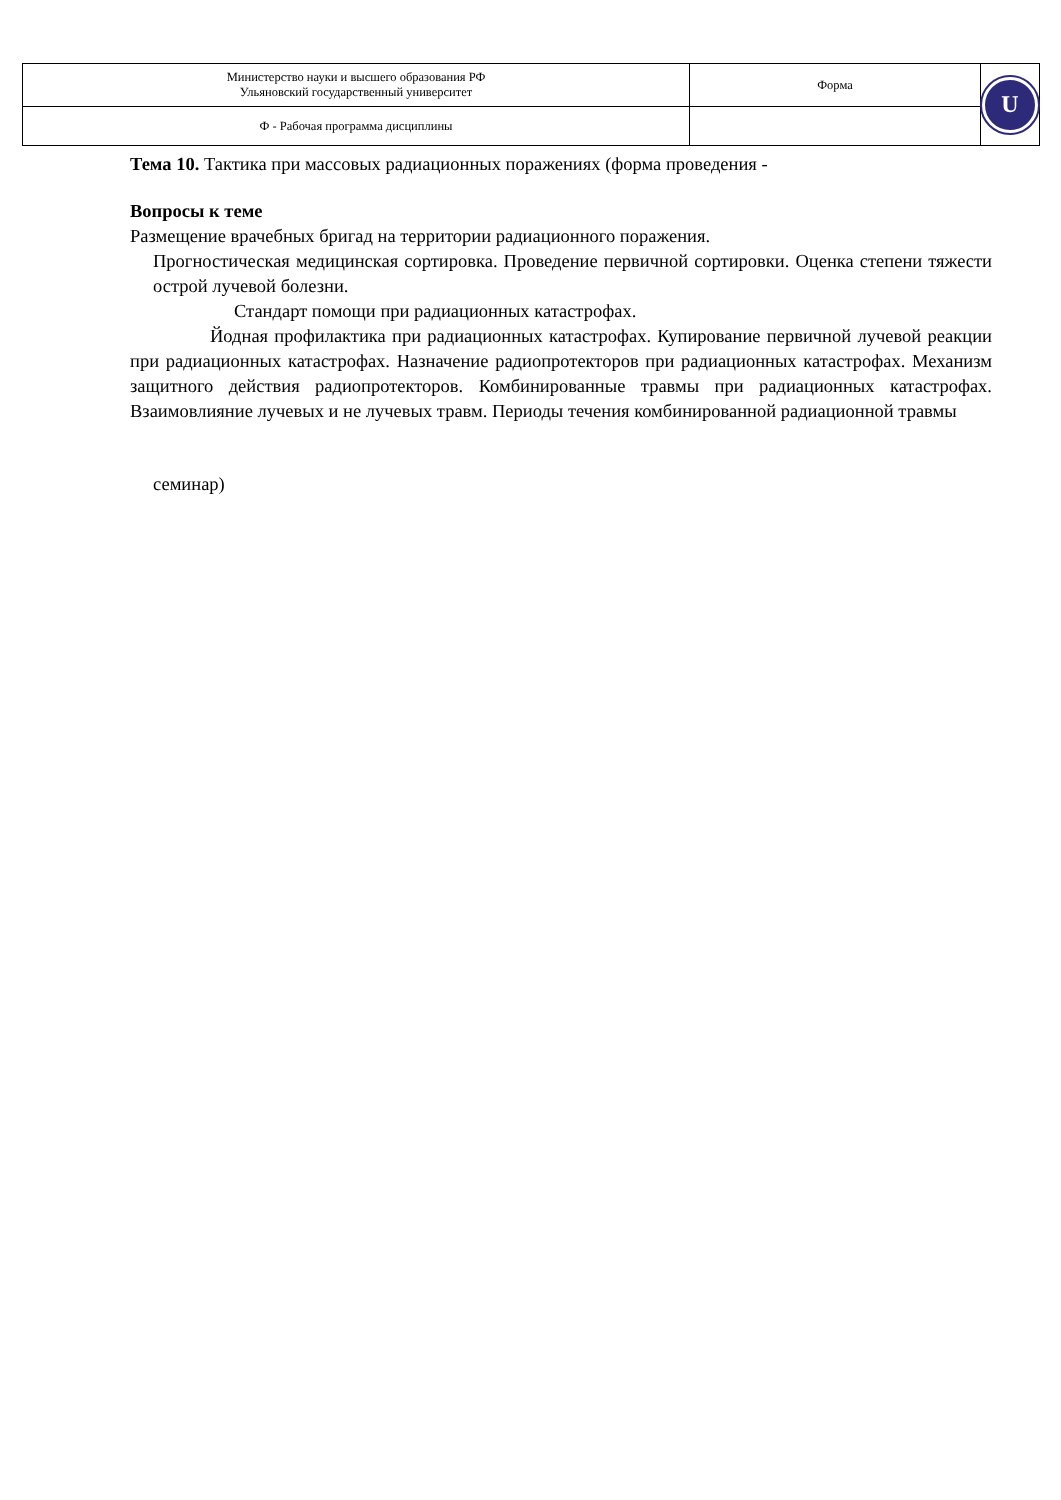| Министерство науки и высшего образования РФ Ульяновский государственный университет | Форма | U |
| Ф - Рабочая программа дисциплины | | |
Тема 10. Тактика при массовых радиационных поражениях (форма проведения -
Вопросы к теме
Размещение врачебных бригад на территории радиационного поражения.
Прогностическая медицинская сортировка. Проведение первичной сортировки. Оценка степени тяжести острой лучевой болезни.
Стандарт помощи при радиационных катастрофах.
Йодная профилактика при радиационных катастрофах. Купирование первичной лучевой реакции при радиационных катастрофах. Назначение радиопротекторов при радиационных катастрофах. Механизм защитного действия радиопротекторов. Комбинированные травмы при радиационных катастрофах. Взаимовлияние лучевых и не лучевых травм. Периоды течения комбинированной радиационной травмы
семинар)